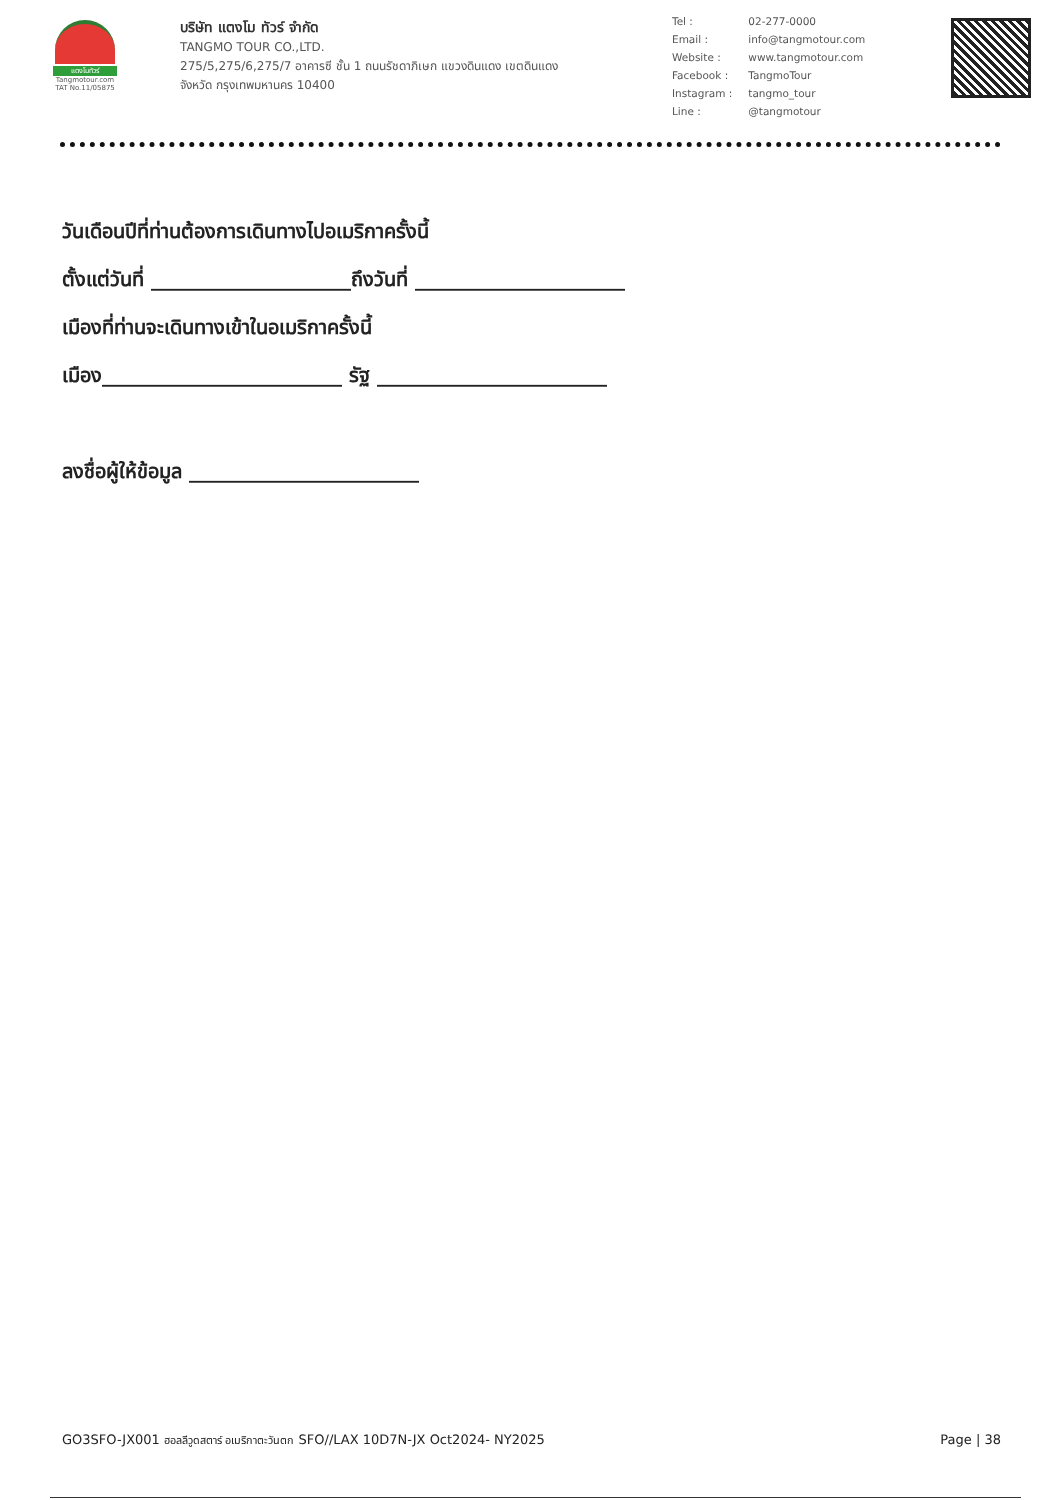แตงโมทัวร์
Tangmotour.com
TAT No.11/05875
บริษัท แตงโม ทัวร์ จำกัด
TANGMO TOUR CO.,LTD.
275/5,275/6,275/7 อาคารซี ชั้น 1 ถนนรัชดาภิเษก แขวงดินแดง เขตดินแดง
จังหวัด กรุงเทพมหานคร 10400
| Tel : | 02-277-0000 |
| Email : | info@tangmotour.com |
| Website : | www.tangmotour.com |
| Facebook : | TangmoTour |
| Instagram : | tangmo_tour |
| Line : | @tangmotour |
วันเดือนปีที่ท่านต้องการเดินทางไปอเมริกาครั้งนี้
ตั้งแต่วันที่ ____________________ถึงวันที่ _____________________
เมืองที่ท่านจะเดินทางเข้าในอเมริกาครั้งนี้
เมือง________________________ รัฐ _______________________
ลงชื่อผู้ให้ข้อมูล _______________________
GO3SFO-JX001 ฮอลลีวูดสตาร์ อเมริกาตะวันตก SFO//LAX 10D7N-JX Oct2024- NY2025 Page | 38